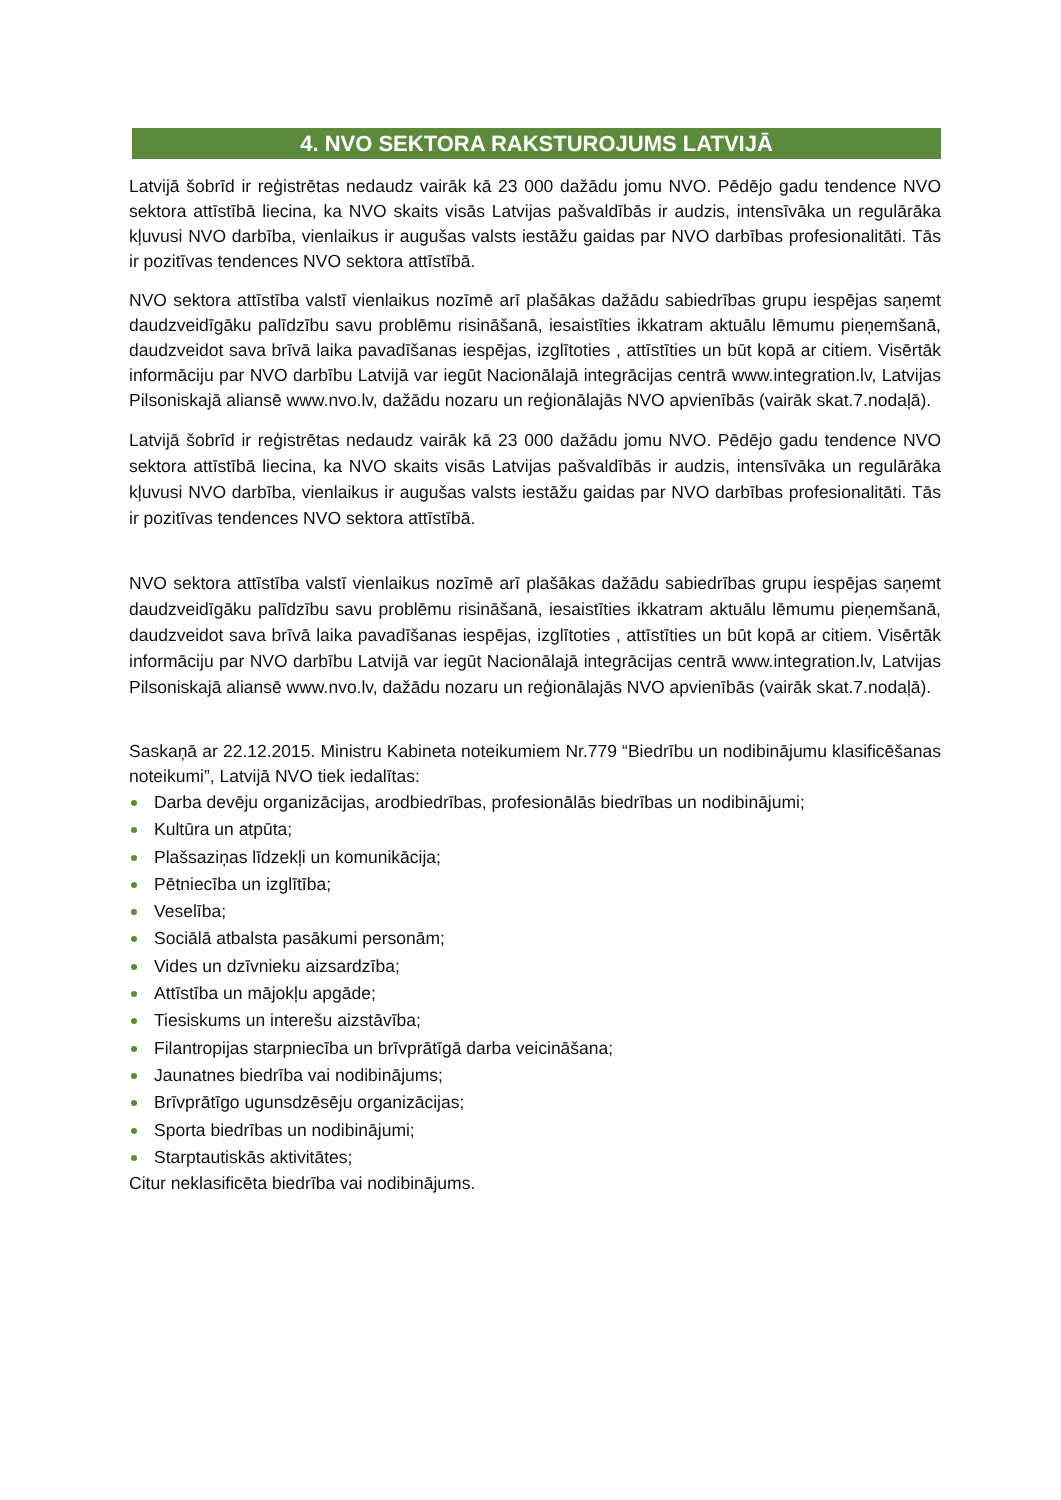4. NVO SEKTORA RAKSTUROJUMS LATVIJĀ
Latvijā šobrīd ir reģistrētas nedaudz vairāk kā 23 000 dažādu jomu NVO. Pēdējo gadu tendence NVO sektora attīstībā liecina, ka NVO skaits visās Latvijas pašvaldībās ir audzis, intensīvāka un regulārāka kļuvusi NVO darbība, vienlaikus ir augušas valsts iestāžu gaidas par NVO darbības profesionalitāti. Tās ir pozitīvas tendences NVO sektora attīstībā.
NVO sektora attīstība valstī vienlaikus nozīmē arī plašākas dažādu sabiedrības grupu iespējas saņemt daudzveidīgāku palīdzību savu problēmu risināšanā, iesaistīties ikkatram aktuālu lēmumu pieņemšanā, daudzveidot sava brīvā laika pavadīšanas iespējas, izglītoties , attīstīties un būt kopā ar citiem. Visērtāk informāciju par NVO darbību Latvijā var iegūt Nacionālajā integrācijas centrā www.integration.lv, Latvijas Pilsoniskajā aliansē www.nvo.lv, dažādu nozaru un reģionālajās NVO apvienībās (vairāk skat.7.nodaļā).
Latvijā šobrīd ir reģistrētas nedaudz vairāk kā 23 000 dažādu jomu NVO. Pēdējo gadu tendence NVO sektora attīstībā liecina, ka NVO skaits visās Latvijas pašvaldībās ir audzis, intensīvāka un regulārāka kļuvusi NVO darbība, vienlaikus ir augušas valsts iestāžu gaidas par NVO darbības profesionalitāti. Tās ir pozitīvas tendences NVO sektora attīstībā.
NVO sektora attīstība valstī vienlaikus nozīmē arī plašākas dažādu sabiedrības grupu iespējas saņemt daudzveidīgāku palīdzību savu problēmu risināšanā, iesaistīties ikkatram aktuālu lēmumu pieņemšanā, daudzveidot sava brīvā laika pavadīšanas iespējas, izglītoties , attīstīties un būt kopā ar citiem. Visērtāk informāciju par NVO darbību Latvijā var iegūt Nacionālajā integrācijas centrā www.integration.lv, Latvijas Pilsoniskajā aliansē www.nvo.lv, dažādu nozaru un reģionālajās NVO apvienībās (vairāk skat.7.nodaļā).
Saskaņā ar 22.12.2015. Ministru Kabineta noteikumiem Nr.779 “Biedrību un nodibinājumu klasificēšanas noteikumi”, Latvijā NVO tiek iedalītas:
Darba devēju organizācijas, arodbiedrības, profesionālās biedrības un nodibinājumi;
Kultūra un atpūta;
Plašsaziņas līdzekļi un komunikācija;
Pētniecība un izglītība;
Veselība;
Sociālā atbalsta pasākumi personām;
Vides un dzīvnieku aizsardzība;
Attīstība un mājokļu apgāde;
Tiesiskums un interešu aizstāvība;
Filantropijas starpniecība un brīvprātīgā darba veicināšana;
Jaunatnes biedrība vai nodibinājums;
Brīvprātīgo ugunsdzēsēju organizācijas;
Sporta biedrības un nodibinājumi;
Starptautiskās aktivitātes;
Citur neklasificēta biedrība vai nodibinājums.